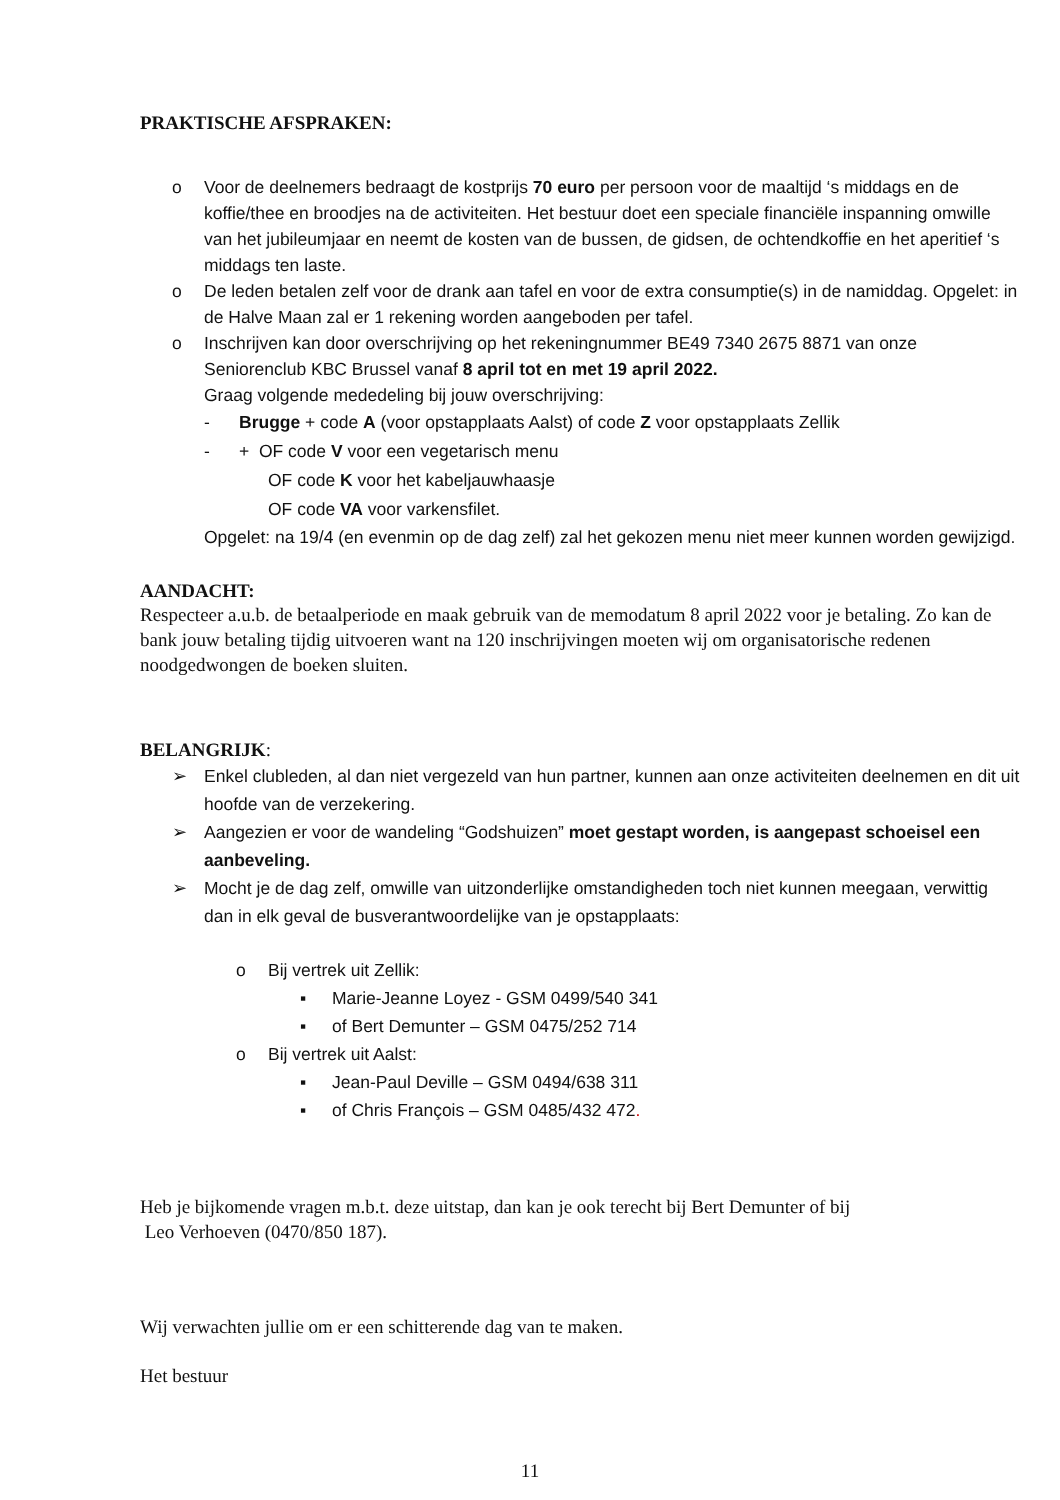PRAKTISCHE AFSPRAKEN:
o Voor de deelnemers bedraagt de kostprijs 70 euro per persoon voor de maaltijd ‘s middags en de koffie/thee en broodjes na de activiteiten. Het bestuur doet een speciale financiële inspanning omwille van het jubileumjaar en neemt de kosten van de bussen, de gidsen, de ochtendkoffie en het aperitief ‘s middags ten laste.
o De leden betalen zelf voor de drank aan tafel en voor de extra consumptie(s) in de namiddag. Opgelet: in de Halve Maan zal er 1 rekening worden aangeboden per tafel.
o Inschrijven kan door overschrijving op het rekeningnummer BE49 7340 2675 8871 van onze Seniorenclub KBC Brussel vanaf 8 april tot en met 19 april 2022.
Graag volgende mededeling bij jouw overschrijving:
- Brugge + code A (voor opstapplaats Aalst) of code Z voor opstapplaats Zellik
- + OF code V voor een vegetarisch menu
OF code K voor het kabeljauwhaasje
OF code VA voor varkensfilet.
Opgelet: na 19/4 (en evenmin op de dag zelf) zal het gekozen menu niet meer kunnen worden gewijzigd.
AANDACHT:
Respecteer a.u.b. de betaalperiode en maak gebruik van de memodatum 8 april 2022 voor je betaling. Zo kan de bank jouw betaling tijdig uitvoeren want na 120 inschrijvingen moeten wij om organisatorische redenen noodgedwongen de boeken sluiten.
BELANGRIJK:
➢ Enkel clubleden, al dan niet vergezeld van hun partner, kunnen aan onze activiteiten deelnemen en dit uit hoofde van de verzekering.
➢ Aangezien er voor de wandeling “Godshuizen” moet gestapt worden, is aangepast schoeisel een aanbeveling.
➢ Mocht je de dag zelf, omwille van uitzonderlijke omstandigheden toch niet kunnen meegaan, verwittig dan in elk geval de busverantwoordelijke van je opstapplaats:
o Bij vertrek uit Zellik:
▪ Marie-Jeanne Loyez - GSM 0499/540 341
▪ of Bert Demunter – GSM 0475/252 714
o Bij vertrek uit Aalst:
▪ Jean-Paul Deville – GSM 0494/638 311
▪ of Chris François – GSM 0485/432 472.
Heb je bijkomende vragen m.b.t. deze uitstap, dan kan je ook terecht bij Bert Demunter of bij
Leo Verhoeven (0470/850 187).
Wij verwachten jullie om er een schitterende dag van te maken.
Het bestuur
11